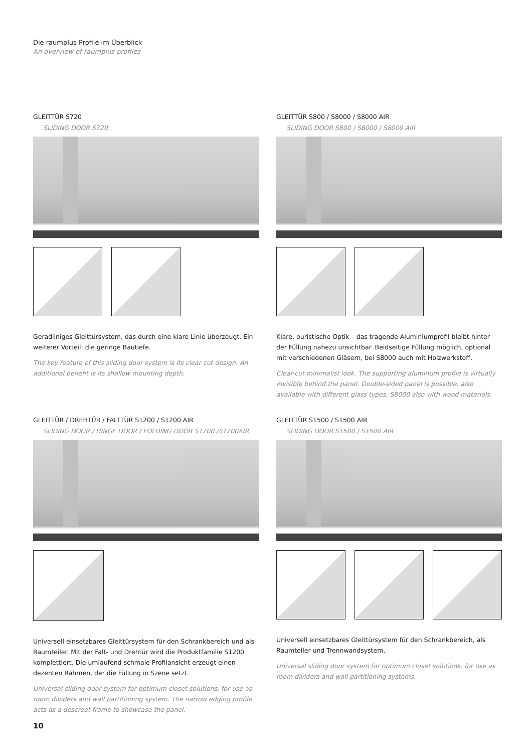Die raumplus Profile im Überblick
An overview of raumplus profiles
GLEITTÜR S720
SLIDING DOOR S720
Geradliniges Gleittürsystem, das durch eine klare Linie überzeugt. Ein weiterer Vorteil: die geringe Bautiefe.
The key feature of this sliding door system is its clear cut design. An additional benefit is its shallow mounting depth.
GLEITTÜR S800 / S8000 / S8000 AIR
SLIDING DOOR S800 / S8000 / S8000 AIR
Klare, puristische Optik – das tragende Aluminiumprofil bleibt hinter der Füllung nahezu unsichtbar. Beidseitige Füllung möglich, optional mit verschiedenen Gläsern, bei S8000 auch mit Holzwerkstoff.
Clear-cut minimalist look. The supporting aluminum profile is virtu­ally invisible behind the panel. Double-sided panel is possible, also available with different glass types, S8000 also with wood materials.
GLEITTÜR / DREHTÜR / FALTTÜR S1200 / S1200 AIR
SLIDING DOOR / HINGE DOOR / FOLDING DOOR S1200 /S1200AIR
Universell einsetzbares Gleittürsystem für den Schrankbereich und als Raumteiler. Mit der Falt- und Drehtür wird die Produktfamilie S1200 komplettiert. Die umlaufend schmale Profilansicht erzeugt einen dezenten Rahmen, der die Füllung in Szene setzt.
Universal sliding door system for optimum closet solutions, for use as room dividers and wall partitioning system. The narrow edging profile acts as a descreet frame to showcase the panel.
GLEITTÜR S1500 / S1500 AIR
SLIDING DOOR S1500 / S1500 AIR
Universell einsetzbares Gleittürsystem für den Schrankbereich, als Raumteiler und Trennwandsystem.
Universal sliding door system for optimum closet solutions, for use as room dividers and wall partitioning systems.
10